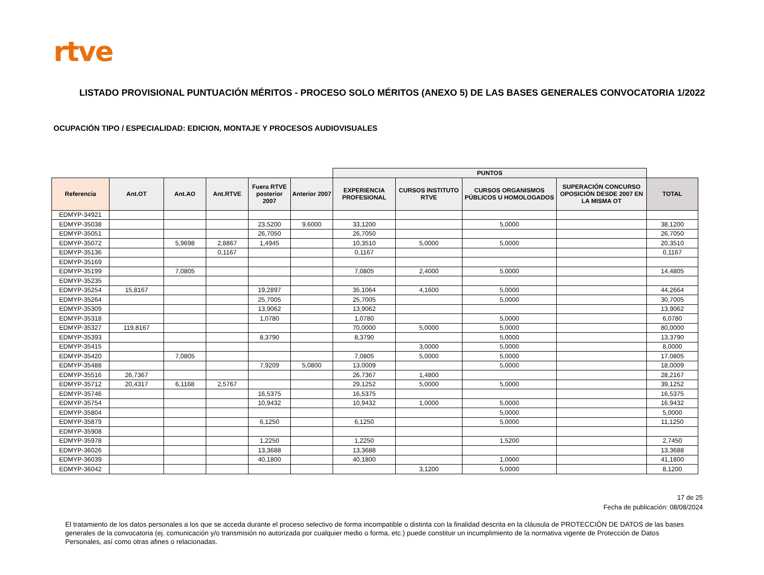rtve
LISTADO PROVISIONAL PUNTUACIÓN MÉRITOS - PROCESO SOLO MÉRITOS (ANEXO 5) DE LAS BASES GENERALES CONVOCATORIA 1/2022
OCUPACIÓN TIPO / ESPECIALIDAD: EDICION, MONTAJE Y PROCESOS AUDIOVISUALES
| | | | | | | PUNTOS | | | | |
| --- | --- | --- | --- | --- | --- | --- | --- | --- | --- | --- |
| Referencia | Ant.OT | Ant.AO | Ant.RTVE | Fuera RTVE posterior 2007 | Anterior 2007 | EXPERIENCIA PROFESIONAL | CURSOS INSTITUTO RTVE | CURSOS ORGANISMOS PÚBLICOS U HOMOLOGADOS | SUPERACIÓN CONCURSO OPOSICIÓN DESDE 2007 EN LA MISMA OT | TOTAL |
| EDMYP-34921 | | | | | | | | | | |
| EDMYP-35038 | | | | 23,5200 | 9,6000 | 33,1200 | | 5,0000 | | 38,1200 |
| EDMYP-35051 | | | | 26,7050 | | 26,7050 | | | | 26,7050 |
| EDMYP-35072 | | 5,9698 | 2,8867 | 1,4945 | | 10,3510 | 5,0000 | 5,0000 | | 20,3510 |
| EDMYP-35136 | | | 0,1167 | | | 0,1167 | | | | 0,1167 |
| EDMYP-35169 | | | | | | | | | | |
| EDMYP-35199 | | 7,0805 | | | | 7,0805 | 2,4000 | 5,0000 | | 14,4805 |
| EDMYP-35235 | | | | | | | | | | |
| EDMYP-35254 | 15,8167 | | | 19,2897 | | 35,1064 | 4,1600 | 5,0000 | | 44,2664 |
| EDMYP-35264 | | | | 25,7005 | | 25,7005 | | 5,0000 | | 30,7005 |
| EDMYP-35309 | | | | 13,9062 | | 13,9062 | | | | 13,9062 |
| EDMYP-35318 | | | | 1,0780 | | 1,0780 | | 5,0000 | | 6,0780 |
| EDMYP-35327 | 119,8167 | | | | | 70,0000 | 5,0000 | 5,0000 | | 80,0000 |
| EDMYP-35393 | | | | 8,3790 | | 8,3790 | | 5,0000 | | 13,3790 |
| EDMYP-35415 | | | | | | | 3,0000 | 5,0000 | | 8,0000 |
| EDMYP-35420 | | 7,0805 | | | | 7,0805 | 5,0000 | 5,0000 | | 17,0805 |
| EDMYP-35488 | | | | 7,9209 | 5,0800 | 13,0009 | | 5,0000 | | 18,0009 |
| EDMYP-35516 | 26,7367 | | | | | 26,7367 | 1,4800 | | | 28,2167 |
| EDMYP-35712 | 20,4317 | 6,1168 | 2,5767 | | | 29,1252 | 5,0000 | 5,0000 | | 39,1252 |
| EDMYP-35746 | | | | 16,5375 | | 16,5375 | | | | 16,5375 |
| EDMYP-35754 | | | | 10,9432 | | 10,9432 | 1,0000 | 5,0000 | | 16,9432 |
| EDMYP-35804 | | | | | | | | 5,0000 | | 5,0000 |
| EDMYP-35879 | | | | 6,1250 | | 6,1250 | | 5,0000 | | 11,1250 |
| EDMYP-35908 | | | | | | | | | | |
| EDMYP-35978 | | | | 1,2250 | | 1,2250 | | 1,5200 | | 2,7450 |
| EDMYP-36026 | | | | 13,3688 | | 13,3688 | | | | 13,3688 |
| EDMYP-36039 | | | | 40,1800 | | 40,1800 | | 1,0000 | | 41,1800 |
| EDMYP-36042 | | | | | | | 3,1200 | 5,0000 | | 8,1200 |
17 de 25
Fecha de publicación: 08/08/2024
El tratamiento de los datos personales a los que se acceda durante el proceso selectivo de forma incompatible o distinta con la finalidad descrita en la cláusula de PROTECCIÓN DE DATOS de las bases generales de la convocatoria (ej. comunicación y/o transmisión no autorizada por cualquier medio o forma, etc.) puede constituir un incumplimiento de la normativa vigente de Protección de Datos Personales, así como otras afines o relacionadas.